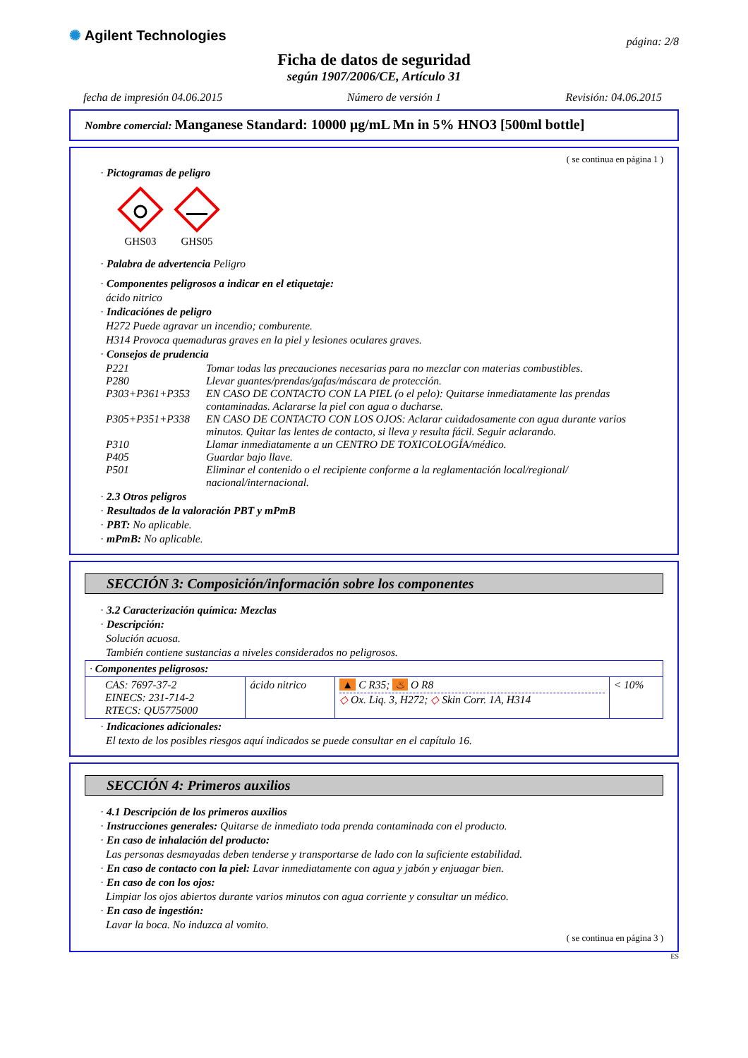✺ Agilent Technologies
página: 2/8
Ficha de datos de seguridad
según 1907/2006/CE, Artículo 31
fecha de impresión 04.06.2015 Número de versión 1 Revisión: 04.06.2015
Nombre comercial: Manganese Standard: 10000 µg/mL Mn in 5% HNO3 [500ml bottle]
( se continua en página 1 )
· Pictogramas de peligro
GHS03
GHS05
· Palabra de advertencia Peligro
· Componentes peligrosos a indicar en el etiquetaje:
ácido nitrico
· Indicaciónes de peligro
H272 Puede agravar un incendio; comburente.
H314 Provoca quemaduras graves en la piel y lesiones oculares graves.
· Consejos de prudencia
P221 Tomar todas las precauciones necesarias para no mezclar con materias combustibles. P280 Llevar guantes/prendas/gafas/máscara de protección. P303+P361+P353 EN CASO DE CONTACTO CON LA PIEL (o el pelo): Quitarse inmediatamente las prendas contaminadas. Aclararse la piel con agua o ducharse. P305+P351+P338 EN CASO DE CONTACTO CON LOS OJOS: Aclarar cuidadosamente con agua durante varios minutos. Quitar las lentes de contacto, si lleva y resulta fácil. Seguir aclarando. P310 Llamar inmediatamente a un CENTRO DE TOXICOLOGÍA/médico. P405 Guardar bajo llave. P501 Eliminar el contenido o el recipiente conforme a la reglamentación local/regional/ nacional/internacional.
· 2.3 Otros peligros
· Resultados de la valoración PBT y mPmB
· PBT: No aplicable.
· mPmB: No aplicable.
SECCIÓN 3: Composición/información sobre los componentes
· 3.2 Caracterización química: Mezclas
· Descripción:
Solución acuosa.
También contiene sustancias a niveles considerados no peligrosos.
| · Componentes peligrosos: | | | |
| CAS: 7697-37-2 EINECS: 231-714-2 RTECS: QU5775000 | ácido nitrico | ▲ C R35; ♨ O R8 ◇ Ox. Liq. 3, H272; ◇ Skin Corr. 1A, H314 | < 10% |
· Indicaciones adicionales:
El texto de los posibles riesgos aquí indicados se puede consultar en el capítulo 16.
SECCIÓN 4: Primeros auxilios
· 4.1 Descripción de los primeros auxilios
· Instrucciones generales: Quitarse de inmediato toda prenda contaminada con el producto.
· En caso de inhalación del producto:
Las personas desmayadas deben tenderse y transportarse de lado con la suficiente estabilidad.
· En caso de contacto con la piel: Lavar inmediatamente con agua y jabón y enjuagar bien.
· En caso de con los ojos:
Limpiar los ojos abiertos durante varios minutos con agua corriente y consultar un médico.
· En caso de ingestión:
Lavar la boca. No induzca al vomito.
( se continua en página 3 )
ES